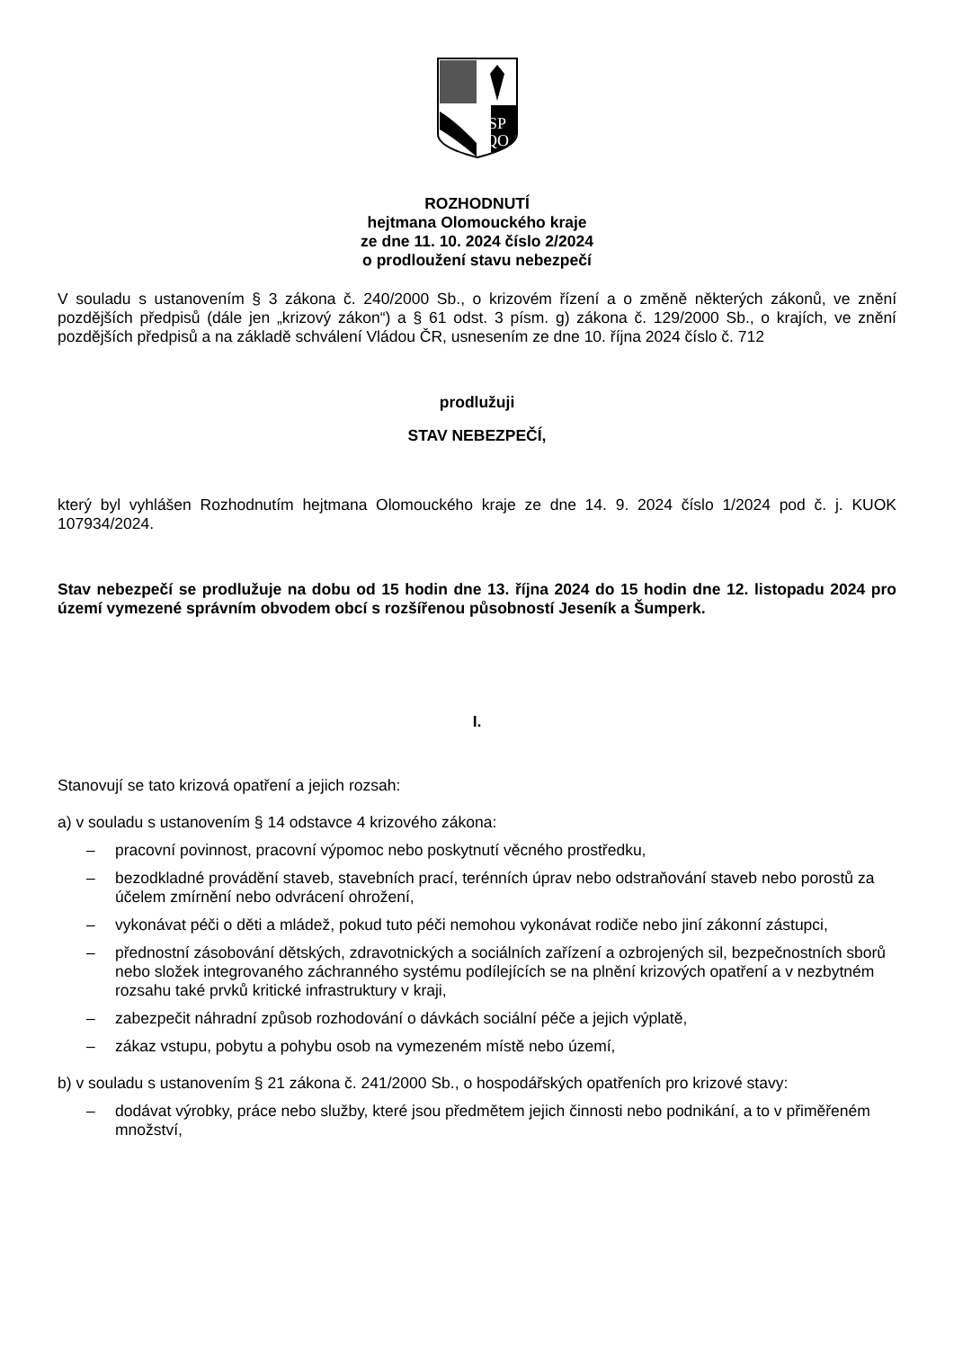SP
QO
ROZHODNUTÍ
hejtmana Olomouckého kraje
ze dne 11. 10. 2024 číslo 2/2024
o prodloužení stavu nebezpečí
V souladu s ustanovením § 3 zákona č. 240/2000 Sb., o krizovém řízení a o změně některých zákonů, ve znění pozdějších předpisů (dále jen „krizový zákon“) a § 61 odst. 3 písm. g) zákona č. 129/2000 Sb., o krajích, ve znění pozdějších předpisů a na základě schválení Vládou ČR, usnesením ze dne 10. října 2024 číslo č. 712
prodlužuji
STAV NEBEZPEČÍ,
který byl vyhlášen Rozhodnutím hejtmana Olomouckého kraje ze dne 14. 9. 2024 číslo 1/2024 pod č. j. KUOK 107934/2024.
Stav nebezpečí se prodlužuje na dobu od 15 hodin dne 13. října 2024 do 15 hodin dne 12. listopadu 2024 pro území vymezené správním obvodem obcí s rozšířenou působností Jeseník a Šumperk.
I.
Stanovují se tato krizová opatření a jejich rozsah:
a) v souladu s ustanovením § 14 odstavce 4 krizového zákona:
– pracovní povinnost, pracovní výpomoc nebo poskytnutí věcného prostředku,
– bezodkladné provádění staveb, stavebních prací, terénních úprav nebo odstraňování staveb nebo porostů za účelem zmírnění nebo odvrácení ohrožení,
– vykonávat péči o děti a mládež, pokud tuto péči nemohou vykonávat rodiče nebo jiní zákonní zástupci,
– přednostní zásobování dětských, zdravotnických a sociálních zařízení a ozbrojených sil, bezpečnostních sborů nebo složek integrovaného záchranného systému podílejících se na plnění krizových opatření a v nezbytném rozsahu také prvků kritické infrastruktury v kraji,
– zabezpečit náhradní způsob rozhodování o dávkách sociální péče a jejich výplatě,
– zákaz vstupu, pobytu a pohybu osob na vymezeném místě nebo území,
b) v souladu s ustanovením § 21 zákona č. 241/2000 Sb., o hospodářských opatřeních pro krizové stavy:
– dodávat výrobky, práce nebo služby, které jsou předmětem jejich činnosti nebo podnikání, a to v přiměřeném množství,